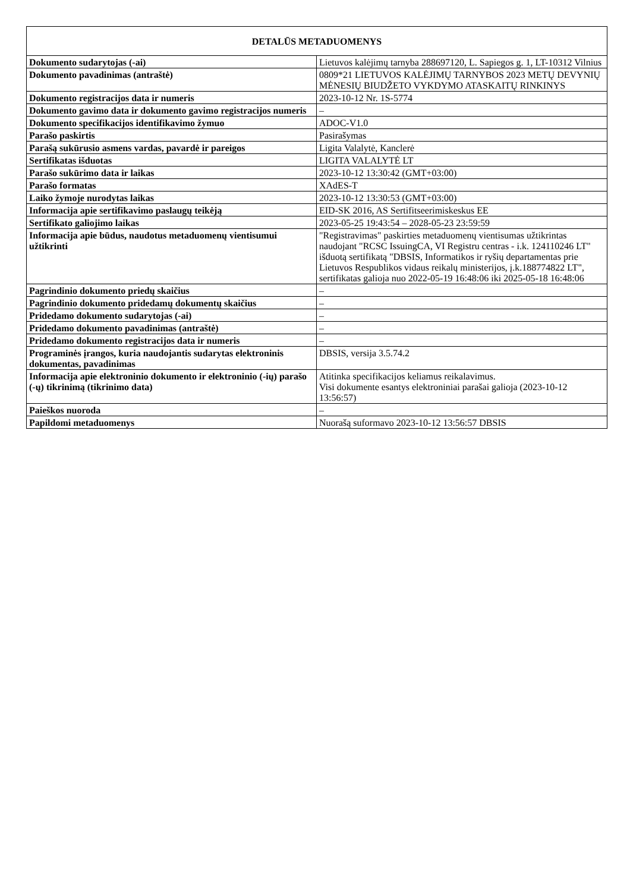| DETALŪS METADUOMENYS | |
| --- | --- |
| Dokumento sudarytojas (-ai) | Lietuvos kalėjimų tarnyba 288697120, L. Sapiegos g. 1, LT-10312 Vilnius |
| Dokumento pavadinimas (antraštė) | 0809*21 LIETUVOS KALĖJIMŲ TARNYBOS 2023 METŲ DEVYNIŲ MĖNESIŲ BIUDŽETO VYKDYMO ATASKAITŲ RINKINYS |
| Dokumento registracijos data ir numeris | 2023-10-12 Nr. 1S-5774 |
| Dokumento gavimo data ir dokumento gavimo registracijos numeris | – |
| Dokumento specifikacijos identifikavimo žymuo | ADOC-V1.0 |
| Parašo paskirtis | Pasirašymas |
| Parašą sukūrusio asmens vardas, pavardė ir pareigos | Ligita Valalytė, Kanclerė |
| Sertifikatas išduotas | LIGITA VALALYTĖ LT |
| Parašo sukūrimo data ir laikas | 2023-10-12 13:30:42 (GMT+03:00) |
| Parašo formatas | XAdES-T |
| Laiko žymoje nurodytas laikas | 2023-10-12 13:30:53 (GMT+03:00) |
| Informacija apie sertifikavimo paslaugų teikėją | EID-SK 2016, AS Sertifitseerimiskeskus EE |
| Sertifikato galiojimo laikas | 2023-05-25 19:43:54 – 2028-05-23 23:59:59 |
| Informacija apie būdus, naudotus metaduomenų vientisumui užtikrinti | "Registravimas" paskirties metaduomenų vientisumas užtikrintas naudojant "RCSC IssuingCA, VI Registru centras - i.k. 124110246 LT" išduotą sertifikatą "DBSIS, Informatikos ir ryšių departamentas prie Lietuvos Respublikos vidaus reikalų ministerijos, į.k.188774822 LT", sertifikatas galioja nuo 2022-05-19 16:48:06 iki 2025-05-18 16:48:06 |
| Pagrindinio dokumento priedų skaičius | – |
| Pagrindinio dokumento pridedamų dokumentų skaičius | – |
| Pridedamo dokumento sudarytojas (-ai) | – |
| Pridedamo dokumento pavadinimas (antraštė) | – |
| Pridedamo dokumento registracijos data ir numeris | – |
| Programinės įrangos, kuria naudojantis sudarytas elektroninis dokumentas, pavadinimas | DBSIS, versija 3.5.74.2 |
| Informacija apie elektroninio dokumento ir elektroninio (-ių) parašo (-ų) tikrinimą (tikrinimo data) | Atitinka specifikacijos keliamus reikalavimus. Visi dokumente esantys elektroniniai parašai galioja (2023-10-12 13:56:57) |
| Paieškos nuoroda | – |
| Papildomi metaduomenys | Nuorašą suformavo 2023-10-12 13:56:57 DBSIS |